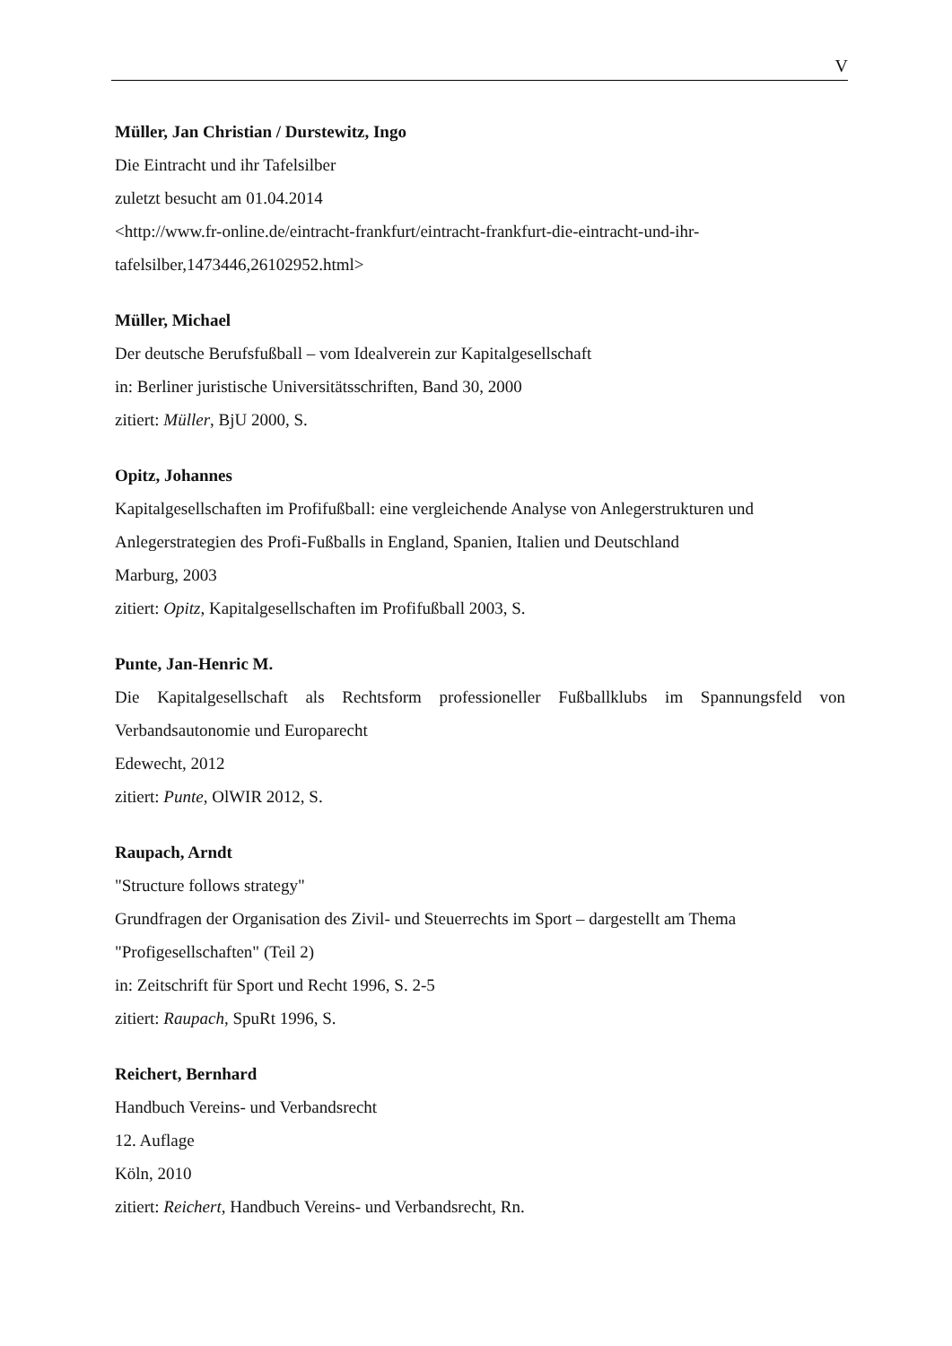V
Müller, Jan Christian / Durstewitz, Ingo
Die Eintracht und ihr Tafelsilber
zuletzt besucht am 01.04.2014
<http://www.fr-online.de/eintracht-frankfurt/eintracht-frankfurt-die-eintracht-und-ihr-
tafelsilber,1473446,26102952.html>
Müller, Michael
Der deutsche Berufsfußball – vom Idealverein zur Kapitalgesellschaft
in: Berliner juristische Universitätsschriften, Band 30, 2000
zitiert: Müller, BjU 2000, S.
Opitz, Johannes
Kapitalgesellschaften im Profifußball: eine vergleichende Analyse von Anlegerstrukturen und Anlegerstrategien des Profi-Fußballs in England, Spanien, Italien und Deutschland
Marburg, 2003
zitiert: Opitz, Kapitalgesellschaften im Profifußball 2003, S.
Punte, Jan-Henric M.
Die Kapitalgesellschaft als Rechtsform professioneller Fußballklubs im Spannungsfeld von Verbandsautonomie und Europarecht
Edewecht, 2012
zitiert: Punte, OlWIR 2012, S.
Raupach, Arndt
"Structure follows strategy"
Grundfragen der Organisation des Zivil- und Steuerrechts im Sport – dargestellt am Thema "Profigesellschaften" (Teil 2)
in: Zeitschrift für Sport und Recht 1996, S. 2-5
zitiert: Raupach, SpuRt 1996, S.
Reichert, Bernhard
Handbuch Vereins- und Verbandsrecht
12. Auflage
Köln, 2010
zitiert: Reichert, Handbuch Vereins- und Verbandsrecht, Rn.